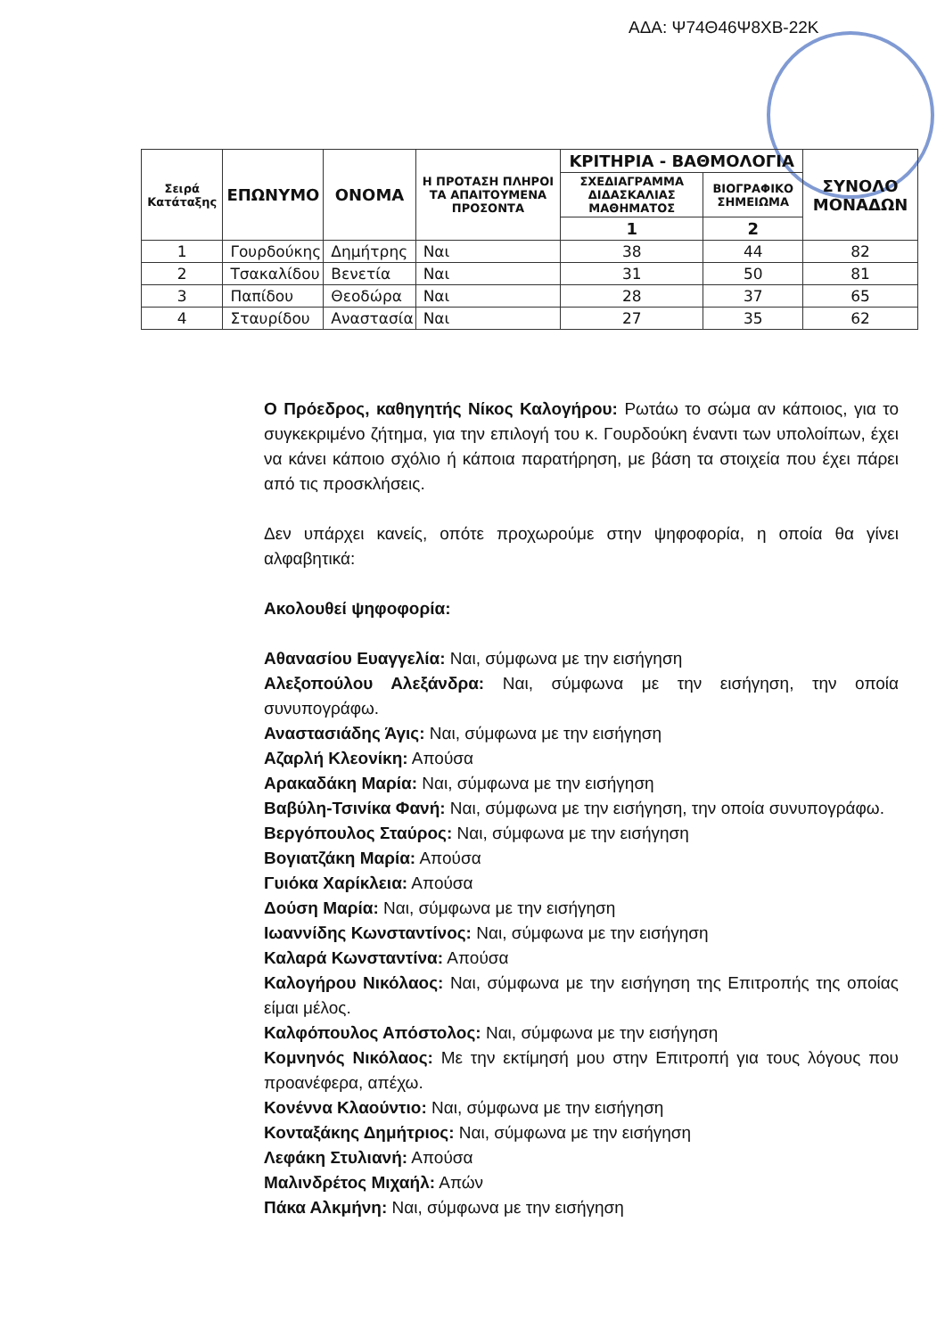ΑΔΑ: Ψ74Θ46Ψ8ΧΒ-22Κ
| Σειρά Κατάταξης | ΕΠΩΝΥΜΟ | ΟΝΟΜΑ | Η ΠΡΟΤΑΣΗ ΠΛΗΡΟΙ ΤΑ ΑΠΑΙΤΟΥΜΕΝΑ ΠΡΟΣΟΝΤΑ | ΚΡΙΤΗΡΙΑ - ΒΑΘΜΟΛΟΓΙΑ | | ΣΥΝΟΛΟ ΜΟΝΑΔΩΝ |
| --- | --- | --- | --- | --- | --- | --- |
| | | | | ΣΧΕΔΙΑΓΡΑΜΜΑ ΔΙΔΑΣΚΑΛΙΑΣ ΜΑΘΗΜΑΤΟΣ | ΒΙΟΓΡΑΦΙΚΟ ΣΗΜΕΙΩΜΑ | |
| | | | | 1 | 2 | |
| 1 | Γουρδούκης | Δημήτρης | Ναι | 38 | 44 | 82 |
| 2 | Τσακαλίδου | Βενετία | Ναι | 31 | 50 | 81 |
| 3 | Παπίδου | Θεοδώρα | Ναι | 28 | 37 | 65 |
| 4 | Σταυρίδου | Αναστασία | Ναι | 27 | 35 | 62 |
Ο Πρόεδρος, καθηγητής Νίκος Καλογήρου: Ρωτάω το σώμα αν κάποιος, για το συγκεκριμένο ζήτημα, για την επιλογή του κ. Γουρδούκη έναντι των υπολοίπων, έχει να κάνει κάποιο σχόλιο ή κάποια παρατήρηση, με βάση τα στοιχεία που έχει πάρει από τις προσκλήσεις.
Δεν υπάρχει κανείς, οπότε προχωρούμε στην ψηφοφορία, η οποία θα γίνει αλφαβητικά:
Ακολουθεί ψηφοφορία:
Αθανασίου Ευαγγελία: Ναι, σύμφωνα με την εισήγηση
Αλεξοπούλου Αλεξάνδρα: Ναι, σύμφωνα με την εισήγηση, την οποία συνυπογράφω.
Αναστασιάδης Άγις: Ναι, σύμφωνα με την εισήγηση
Αζαρλή Κλεονίκη: Απούσα
Αρακαδάκη Μαρία: Ναι, σύμφωνα με την εισήγηση
Βαβύλη-Τσινίκα Φανή: Ναι, σύμφωνα με την εισήγηση, την οποία συνυπογράφω.
Βεργόπουλος Σταύρος: Ναι, σύμφωνα με την εισήγηση
Βογιατζάκη Μαρία: Απούσα
Γυιόκα Χαρίκλεια: Απούσα
Δούση Μαρία: Ναι, σύμφωνα με την εισήγηση
Ιωαννίδης Κωνσταντίνος: Ναι, σύμφωνα με την εισήγηση
Καλαρά Κωνσταντίνα: Απούσα
Καλογήρου Νικόλαος: Ναι, σύμφωνα με την εισήγηση της Επιτροπής της οποίας είμαι μέλος.
Καλφόπουλος Απόστολος: Ναι, σύμφωνα με την εισήγηση
Κομνηνός Νικόλαος: Με την εκτίμησή μου στην Επιτροπή για τους λόγους που προανέφερα, απέχω.
Κονέννα Κλαούντιο: Ναι, σύμφωνα με την εισήγηση
Κονταξάκης Δημήτριος: Ναι, σύμφωνα με την εισήγηση
Λεφάκη Στυλιανή: Απούσα
Μαλινδρέτος Μιχαήλ: Απών
Πάκα Αλκμήνη: Ναι, σύμφωνα με την εισήγηση